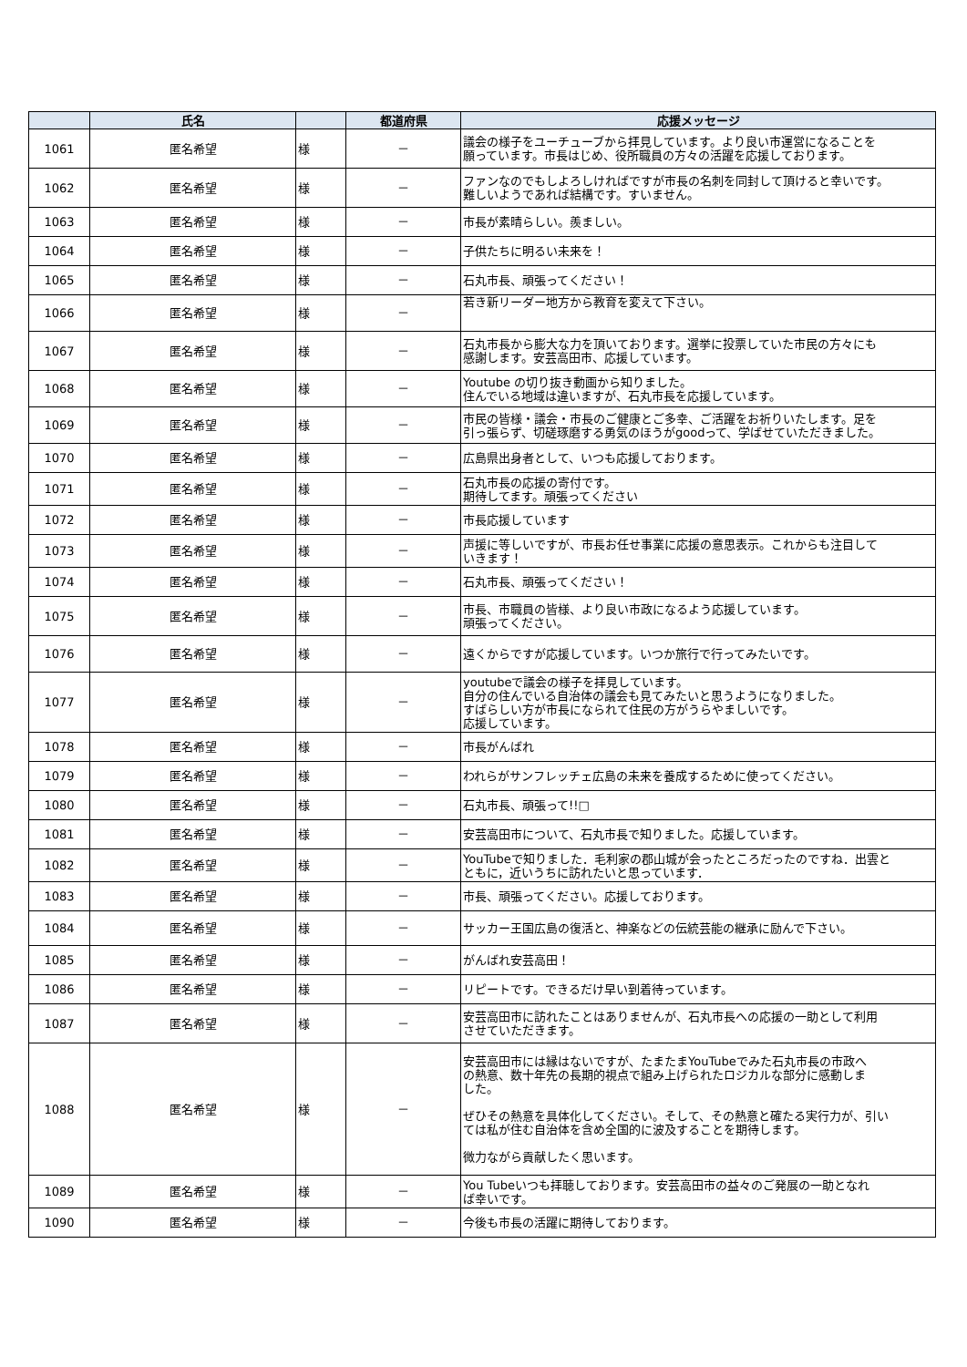| | 氏名 | | 都道府県 | 応援メッセージ |
| --- | --- | --- | --- | --- |
| 1061 | 匿名希望 | 様 | － | 議会の様子をユーチューブから拝見しています。より良い市運営になることを 願っています。市長はじめ、役所職員の方々の活躍を応援しております。 |
| 1062 | 匿名希望 | 様 | － | ファンなのでもしよろしければですが市長の名刺を同封して頂けると幸いです。 難しいようであれば結構です。すいません。 |
| 1063 | 匿名希望 | 様 | － | 市長が素晴らしい。羨ましい。 |
| 1064 | 匿名希望 | 様 | － | 子供たちに明るい未来を！ |
| 1065 | 匿名希望 | 様 | － | 石丸市長、頑張ってください！ |
| 1066 | 匿名希望 | 様 | － | 若き新リーダー地方から教育を変えて下さい。 |
| 1067 | 匿名希望 | 様 | － | 石丸市長から膨大な力を頂いております。選挙に投票していた市民の方々にも 感謝します。安芸高田市、応援しています。 |
| 1068 | 匿名希望 | 様 | － | Youtube の切り抜き動画から知りました。 住んでいる地域は違いますが、石丸市長を応援しています。 |
| 1069 | 匿名希望 | 様 | － | 市民の皆様・議会・市長のご健康とご多幸、ご活躍をお祈りいたします。足を 引っ張らず、切磋琢磨する勇気のほうがgoodって、学ばせていただきました。 |
| 1070 | 匿名希望 | 様 | － | 広島県出身者として、いつも応援しております。 |
| 1071 | 匿名希望 | 様 | － | 石丸市長の応援の寄付です。 期待してます。頑張ってください |
| 1072 | 匿名希望 | 様 | － | 市長応援しています |
| 1073 | 匿名希望 | 様 | － | 声援に等しいですが、市長お任せ事業に応援の意思表示。これからも注目して いきます！ |
| 1074 | 匿名希望 | 様 | － | 石丸市長、頑張ってください！ |
| 1075 | 匿名希望 | 様 | － | 市長、市職員の皆様、より良い市政になるよう応援しています。 頑張ってください。 |
| 1076 | 匿名希望 | 様 | － | 遠くからですが応援しています。いつか旅行で行ってみたいです。 |
| 1077 | 匿名希望 | 様 | － | youtubeで議会の様子を拝見しています。 自分の住んでいる自治体の議会も見てみたいと思うようになりました。 すばらしい方が市長になられて住民の方がうらやましいです。 応援しています。 |
| 1078 | 匿名希望 | 様 | － | 市長がんばれ |
| 1079 | 匿名希望 | 様 | － | われらがサンフレッチェ広島の未来を養成するために使ってください。 |
| 1080 | 匿名希望 | 様 | － | 石丸市長、頑張って!!□ |
| 1081 | 匿名希望 | 様 | － | 安芸高田市について、石丸市長で知りました。応援しています。 |
| 1082 | 匿名希望 | 様 | － | YouTubeで知りました．毛利家の郡山城が会ったところだったのですね．出雲と ともに，近いうちに訪れたいと思っています． |
| 1083 | 匿名希望 | 様 | － | 市長、頑張ってください。応援しております。 |
| 1084 | 匿名希望 | 様 | － | サッカー王国広島の復活と、神楽などの伝統芸能の継承に励んで下さい。 |
| 1085 | 匿名希望 | 様 | － | がんばれ安芸高田！ |
| 1086 | 匿名希望 | 様 | － | リピートです。できるだけ早い到着待っています。 |
| 1087 | 匿名希望 | 様 | － | 安芸高田市に訪れたことはありませんが、石丸市長への応援の一助として利用 させていただきます。 |
| 1088 | 匿名希望 | 様 | － | 安芸高田市には縁はないですが、たまたまYouTubeでみた石丸市長の市政へ の熱意、数十年先の長期的視点で組み上げられたロジカルな部分に感動しま した。 ぜひその熱意を具体化してください。そして、その熱意と確たる実行力が、引い ては私が住む自治体を含め全国的に波及することを期待します。 微力ながら貢献したく思います。 |
| 1089 | 匿名希望 | 様 | － | You Tubeいつも拝聴しております。安芸高田市の益々のご発展の一助となれ ば幸いです。 |
| 1090 | 匿名希望 | 様 | － | 今後も市長の活躍に期待しております。 |